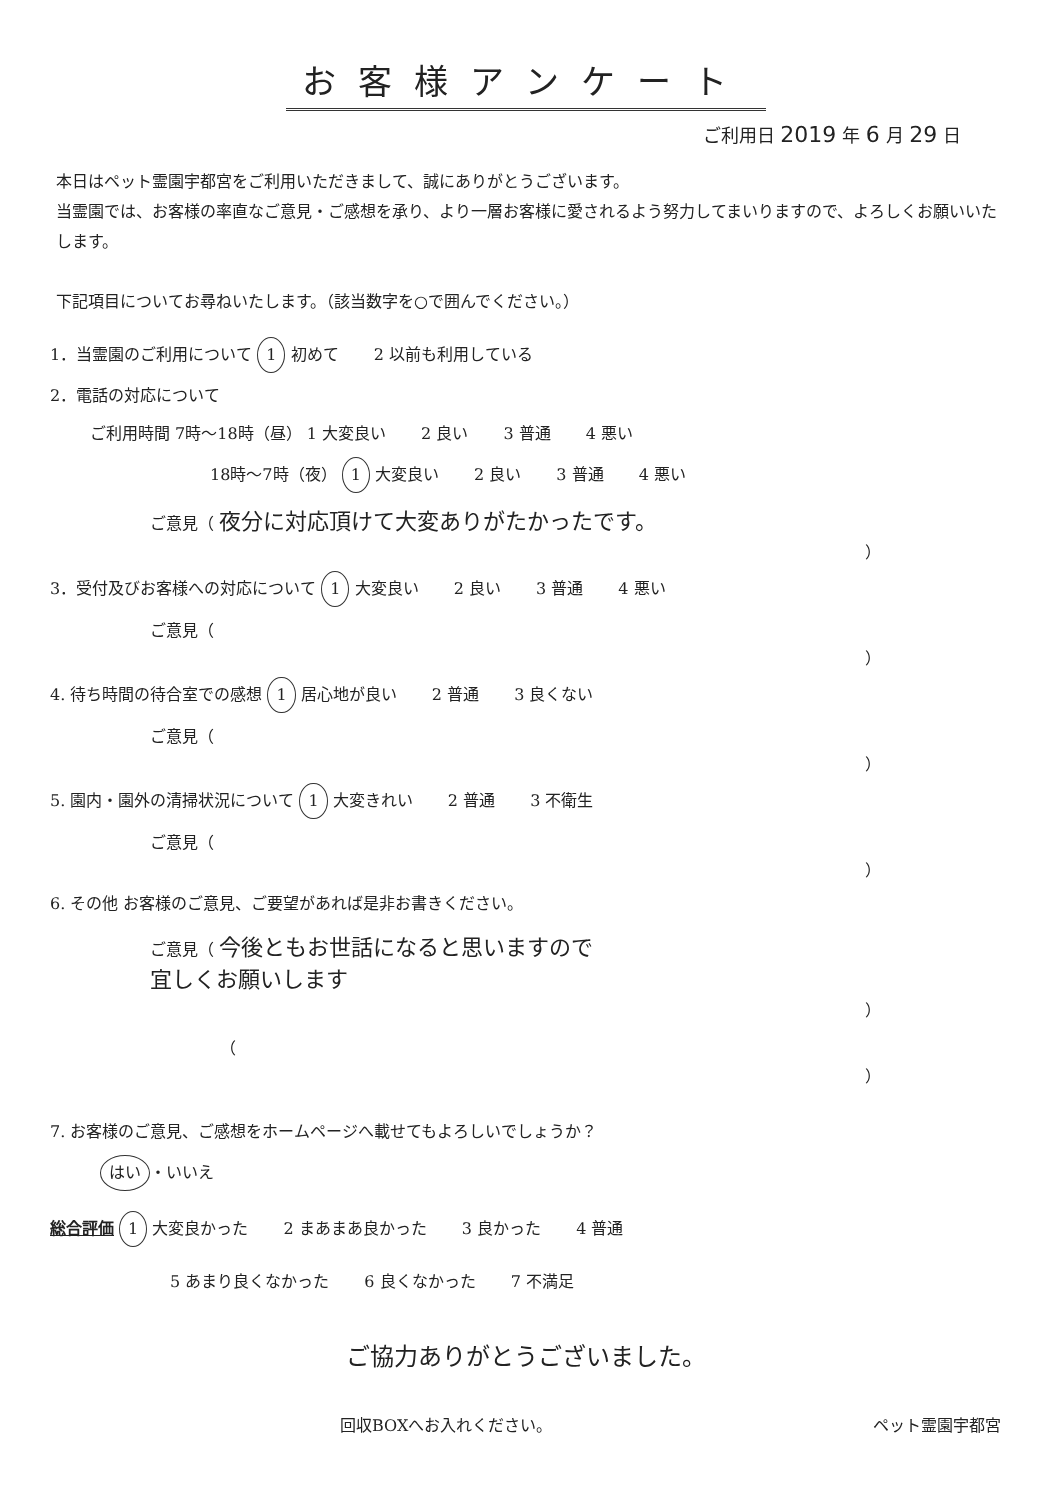お客様アンケート
ご利用日 2019 年 6 月 29 日
本日はペット霊園宇都宮をご利用いただきまして、誠にありがとうございます。
当霊園では、お客様の率直なご意見・ご感想を承り、より一層お客様に愛されるよう努力してまいりますので、よろしくお願いいたします。
下記項目についてお尋ねいたします。（該当数字を○で囲んでください。）
1．当霊園のご利用について 1 初めて 2 以前も利用している
2．電話の対応について
ご利用時間 7時～18時（昼） 1 大変良い 2 良い 3 普通 4 悪い
18時～7時（夜） 1 大変良い 2 良い 3 普通 4 悪い
ご意見（ 夜分に対応頂けて大変ありがたかったです。
）
3．受付及びお客様への対応について 1 大変良い 2 良い 3 普通 4 悪い
ご意見（
）
4. 待ち時間の待合室での感想 1 居心地が良い 2 普通 3 良くない
ご意見（
）
5. 園内・園外の清掃状況について 1 大変きれい 2 普通 3 不衛生
ご意見（
）
6. その他 お客様のご意見、ご要望があれば是非お書きください。
ご意見（ 今後ともお世話になると思いますので
宜しくお願いします
）
（
）
7. お客様のご意見、ご感想をホームページへ載せてもよろしいでしょうか？
はい ・いいえ
総合評価 1 大変良かった 2 まあまあ良かった 3 良かった 4 普通
5 あまり良くなかった 6 良くなかった 7 不満足
ご協力ありがとうございました。
回収BOXへお入れください。 ペット霊園宇都宮